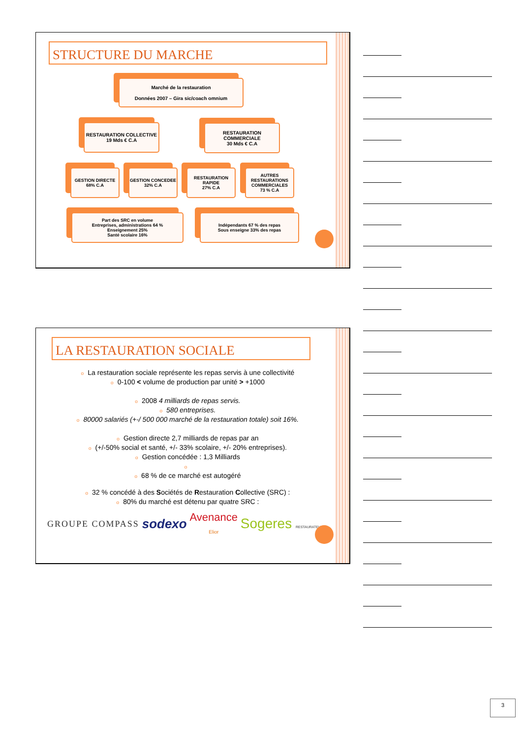STRUCTURE DU MARCHE
Marché de la restauration
Données 2007 – Gira sic/coach omnium
RESTAURATION COLLECTIVE
19 Mds € C.A
RESTAURATION COMMERCIALE
30 Mds € C.A
GESTION DIRECTE
68% C.A
GESTION CONCEDEE
32% C.A
RESTAURATION RAPIDE
27% C.A
AUTRES RESTAURATIONS COMMERCIALES
73 % C.A
Part des SRC en volume
Entreprises, administrations 64 %
Enseignement 25%
Santé scolaire 16%
Indépendants 67 % des repas
Sous enseigne 33% des repas
LA RESTAURATION SOCIALE
o La restauration sociale représente les repas servis à une collectivité
o 0-100 < volume de production par unité > +1000
o 2008 4 milliards de repas servis.
o 580 entreprises.
o 80000 salariés (+-/ 500 000 marché de la restauration totale) soit 16%.
o Gestion directe 2,7 milliards de repas par an
o (+/-50% social et santé, +/- 33% scolaire, +/- 20% entreprises).
o Gestion concédée : 1,3 Milliards
o
o 68 % de ce marché est autogéré
o 32 % concédé à des Sociétés de Restauration Collective (SRC) :
o 80% du marché est détenu par quatre SRC :
GROUPE COMPASS sodexo Avenance
Elior Sogeres RESTAURATEUR
3